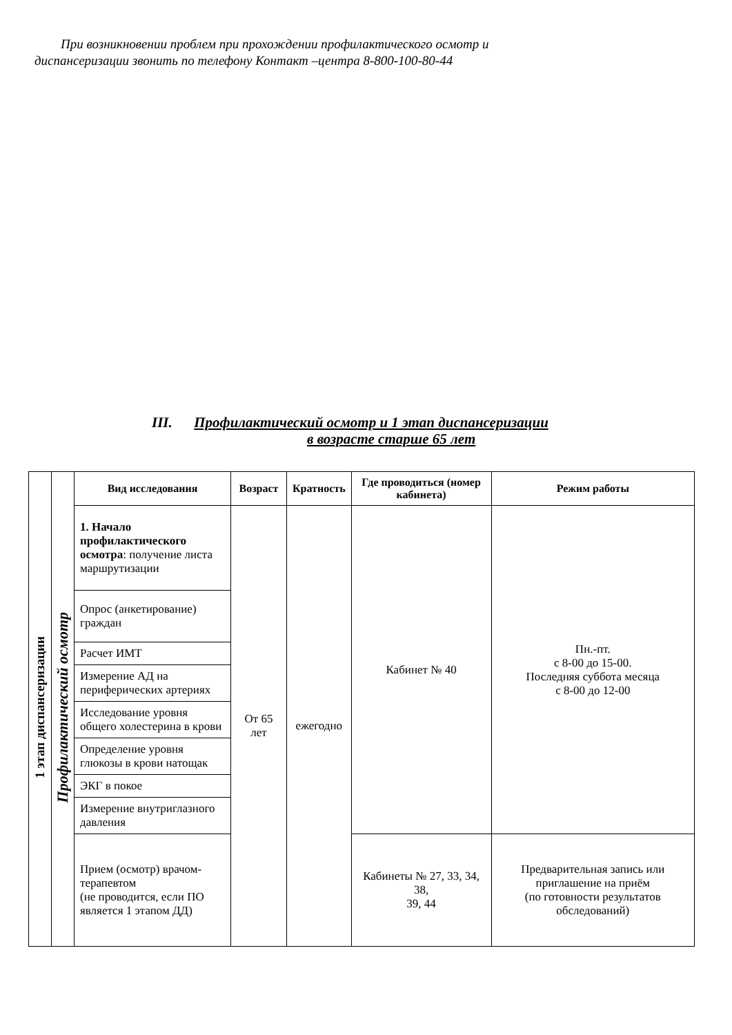При возникновении проблем при прохождении профилактического осмотр и
диспансеризации звонить по телефону Контакт –центра 8-800-100-80-44
III. Профилактический осмотр и 1 этап диспансеризации
в возрасте старше 65 лет
| 1 этап диспансеризации | Профилактический осмотр | Вид исследования | Возраст | Кратность | Где проводиться (номер кабинета) | Режим работы |
| | | 1. Начало профилактического осмотра : получение листа маршрутизации | От 65 лет | ежегодно | Кабинет № 40 | Пн.-пт. с 8-00 до 15-00. Последняя суббота месяца с 8-00 до 12-00 |
| | | Опрос (анкетирование) граждан | | | | |
| | | Расчет ИМТ | | | | |
| | | Измерение АД на периферических артериях | | | | |
| | | Исследование уровня общего холестерина в крови | | | | |
| | | Определение уровня глюкозы в крови натощак | | | | |
| | | ЭКГ в покое | | | | |
| | | Измерение внутриглазного давления | | | | |
| | | Прием (осмотр) врачом-терапевтом (не проводится, если ПО является 1 этапом ДД) | | | Кабинеты № 27, 33, 34, 38, 39, 44 | Предварительная запись или приглашение на приём (по готовности результатов обследований) |